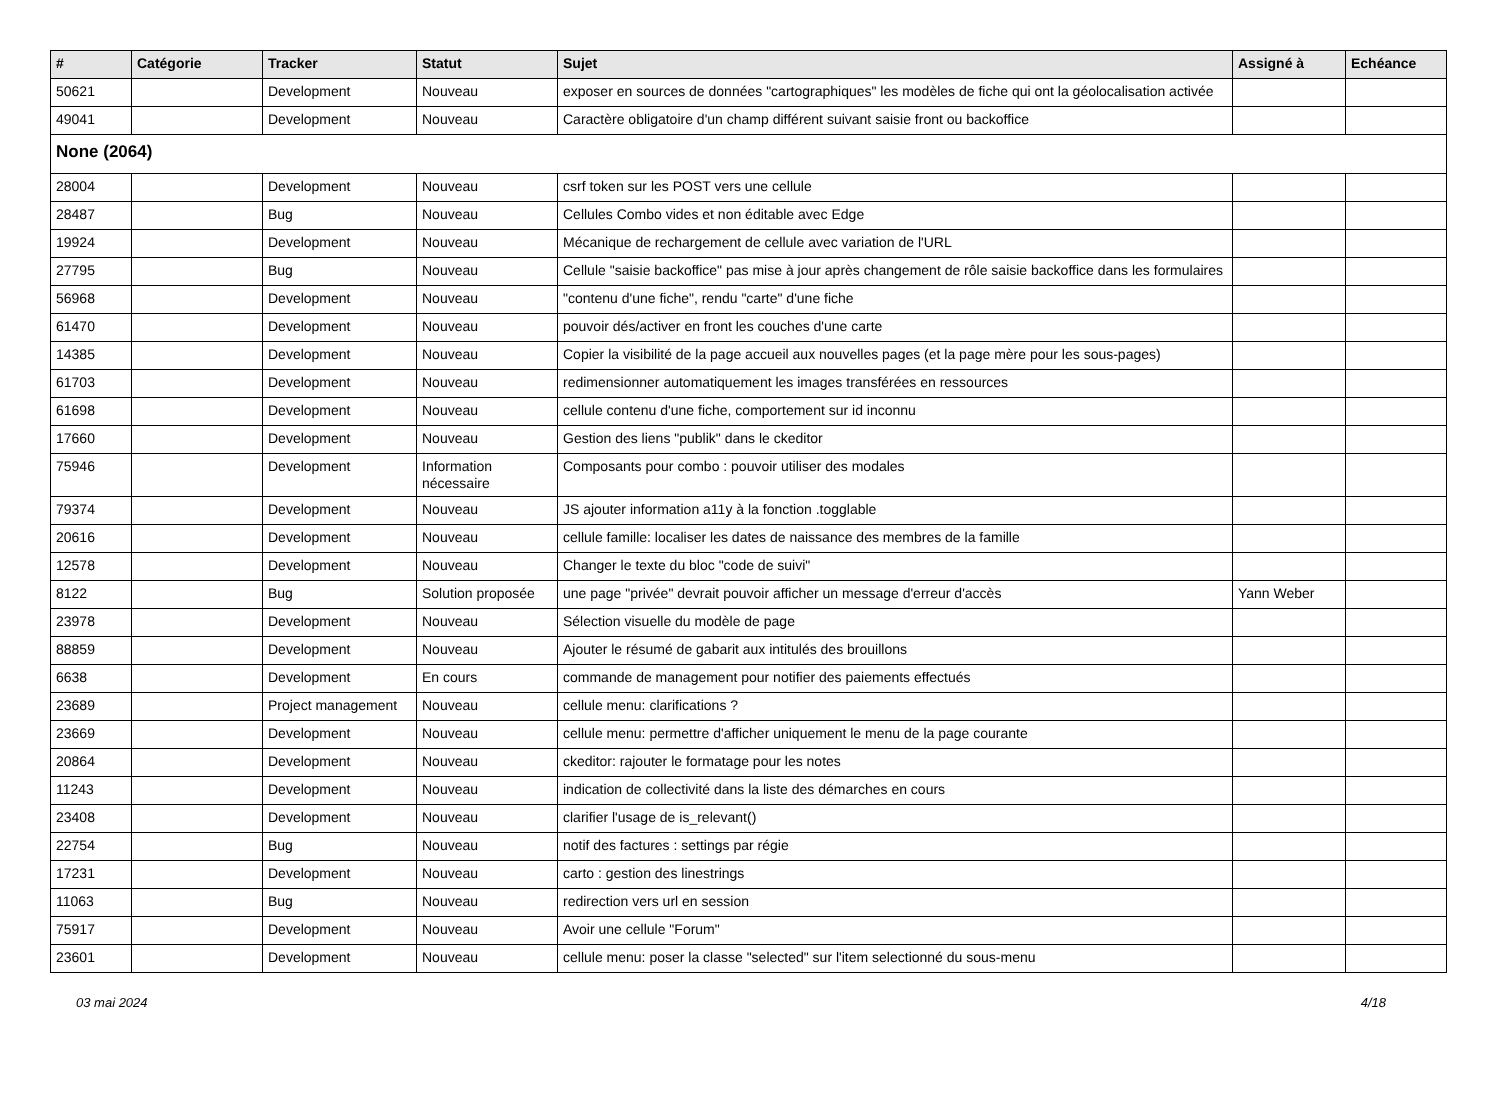| # | Catégorie | Tracker | Statut | Sujet | Assigné à | Echéance |
| --- | --- | --- | --- | --- | --- | --- |
| 50621 | | Development | Nouveau | exposer en sources de données "cartographiques" les modèles de fiche qui ont la géolocalisation activée | | |
| 49041 | | Development | Nouveau | Caractère obligatoire d'un champ différent suivant saisie front ou backoffice | | |
| None (2064) | | | | | | |
| 28004 | | Development | Nouveau | csrf token sur les POST vers une cellule | | |
| 28487 | | Bug | Nouveau | Cellules Combo vides et non éditable avec Edge | | |
| 19924 | | Development | Nouveau | Mécanique de rechargement de cellule avec variation de l'URL | | |
| 27795 | | Bug | Nouveau | Cellule "saisie backoffice" pas mise à jour après changement de rôle saisie backoffice dans les formulaires | | |
| 56968 | | Development | Nouveau | "contenu d'une fiche", rendu "carte" d'une fiche | | |
| 61470 | | Development | Nouveau | pouvoir dés/activer en front les couches d'une carte | | |
| 14385 | | Development | Nouveau | Copier la visibilité de la page accueil aux nouvelles pages (et la page mère pour les sous-pages) | | |
| 61703 | | Development | Nouveau | redimensionner automatiquement les images transférées en ressources | | |
| 61698 | | Development | Nouveau | cellule contenu d'une fiche, comportement sur id inconnu | | |
| 17660 | | Development | Nouveau | Gestion des liens "publik" dans le ckeditor | | |
| 75946 | | Development | Information nécessaire | Composants pour combo : pouvoir utiliser des modales | | |
| 79374 | | Development | Nouveau | JS ajouter information a11y à la fonction .togglable | | |
| 20616 | | Development | Nouveau | cellule famille: localiser les dates de naissance des membres de la famille | | |
| 12578 | | Development | Nouveau | Changer le texte du bloc "code de suivi" | | |
| 8122 | | Bug | Solution proposée | une page "privée" devrait pouvoir afficher un message d'erreur d'accès | Yann Weber | |
| 23978 | | Development | Nouveau | Sélection visuelle du modèle de page | | |
| 88859 | | Development | Nouveau | Ajouter le résumé de gabarit aux intitulés des brouillons | | |
| 6638 | | Development | En cours | commande de management pour notifier des paiements effectués | | |
| 23689 | | Project management | Nouveau | cellule menu: clarifications ? | | |
| 23669 | | Development | Nouveau | cellule menu: permettre d'afficher uniquement le menu de la page courante | | |
| 20864 | | Development | Nouveau | ckeditor: rajouter le formatage pour les notes | | |
| 11243 | | Development | Nouveau | indication de collectivité dans la liste des démarches en cours | | |
| 23408 | | Development | Nouveau | clarifier l'usage de is_relevant() | | |
| 22754 | | Bug | Nouveau | notif des factures : settings par régie | | |
| 17231 | | Development | Nouveau | carto : gestion des linestrings | | |
| 11063 | | Bug | Nouveau | redirection vers url en session | | |
| 75917 | | Development | Nouveau | Avoir une cellule "Forum" | | |
| 23601 | | Development | Nouveau | cellule menu: poser la classe "selected" sur l'item selectionné du sous-menu | | |
03 mai 2024 4/18